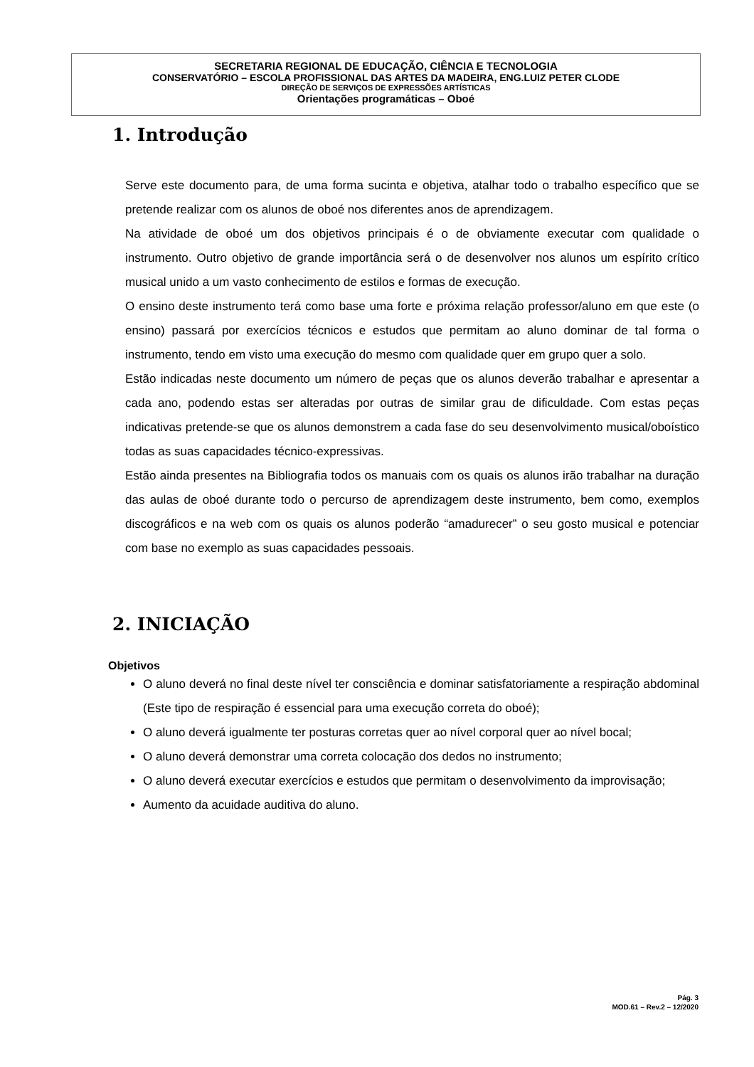SECRETARIA REGIONAL DE EDUCAÇÃO, CIÊNCIA E TECNOLOGIA
CONSERVATÓRIO – ESCOLA PROFISSIONAL DAS ARTES DA MADEIRA, ENG.LUIZ PETER CLODE
DIREÇÃO DE SERVIÇOS DE EXPRESSÕES ARTÍSTICAS
Orientações programáticas – Oboé
1. Introdução
Serve este documento para, de uma forma sucinta e objetiva, atalhar todo o trabalho específico que se pretende realizar com os alunos de oboé nos diferentes anos de aprendizagem.
Na atividade de oboé um dos objetivos principais é o de obviamente executar com qualidade o instrumento. Outro objetivo de grande importância será o de desenvolver nos alunos um espírito crítico musical unido a um vasto conhecimento de estilos e formas de execução.
O ensino deste instrumento terá como base uma forte e próxima relação professor/aluno em que este (o ensino) passará por exercícios técnicos e estudos que permitam ao aluno dominar de tal forma o instrumento, tendo em visto uma execução do mesmo com qualidade quer em grupo quer a solo.
Estão indicadas neste documento um número de peças que os alunos deverão trabalhar e apresentar a cada ano, podendo estas ser alteradas por outras de similar grau de dificuldade. Com estas peças indicativas pretende-se que os alunos demonstrem a cada fase do seu desenvolvimento musical/oboístico todas as suas capacidades técnico-expressivas.
Estão ainda presentes na Bibliografia todos os manuais com os quais os alunos irão trabalhar na duração das aulas de oboé durante todo o percurso de aprendizagem deste instrumento, bem como, exemplos discográficos e na web com os quais os alunos poderão “amadurecer” o seu gosto musical e potenciar com base no exemplo as suas capacidades pessoais.
2. INICIAÇÃO
Objetivos
O aluno deverá no final deste nível ter consciência e dominar satisfatoriamente a respiração abdominal (Este tipo de respiração é essencial para uma execução correta do oboé);
O aluno deverá igualmente ter posturas corretas quer ao nível corporal quer ao nível bocal;
O aluno deverá demonstrar uma correta colocação dos dedos no instrumento;
O aluno deverá executar exercícios e estudos que permitam o desenvolvimento da improvisação;
Aumento da acuidade auditiva do aluno.
Pág. 3
MOD.61 – Rev.2 – 12/2020